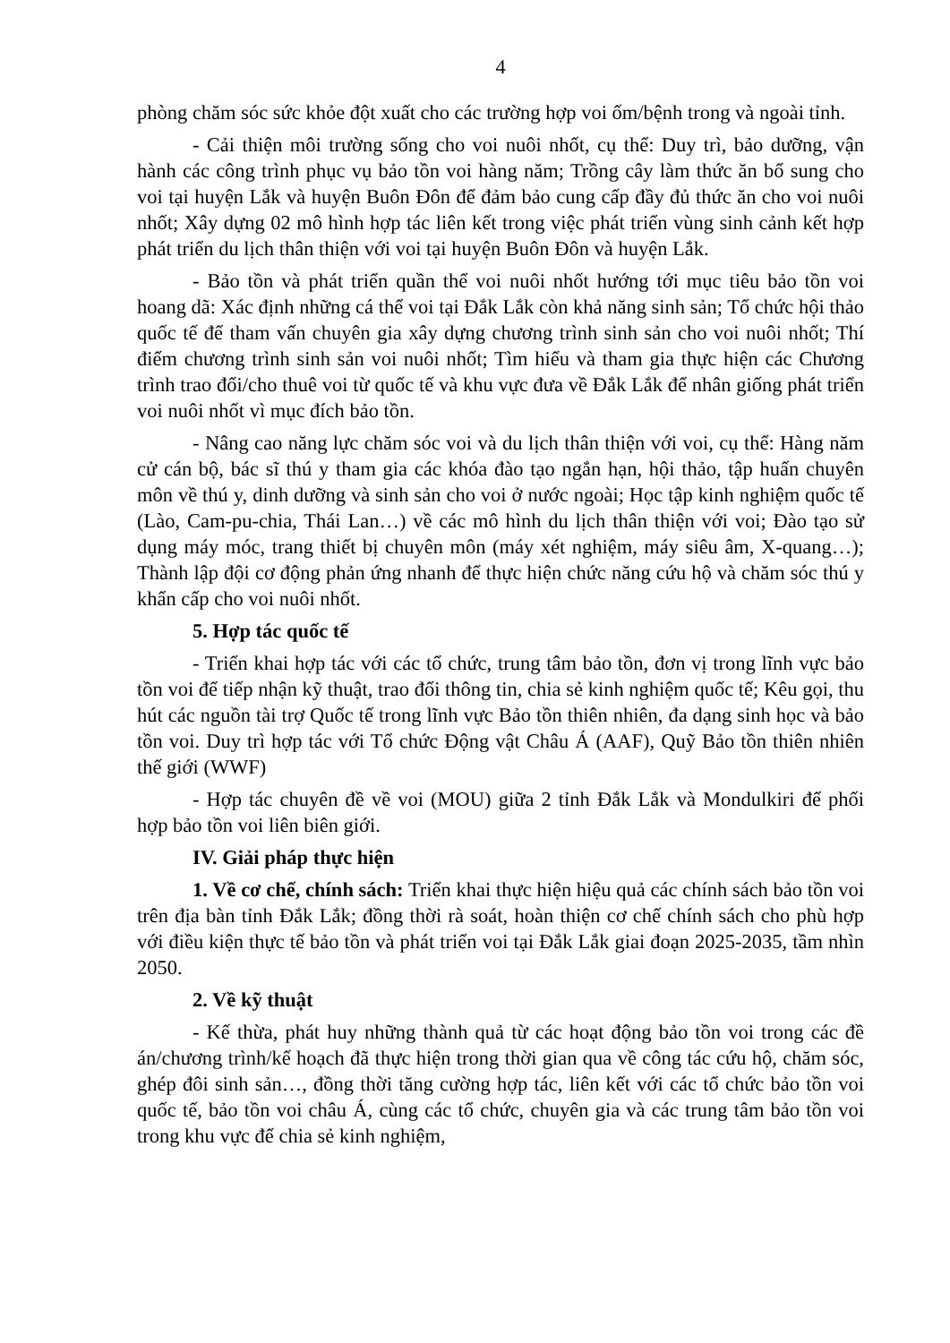4
phòng chăm sóc sức khỏe đột xuất cho các trường hợp voi ốm/bệnh trong và ngoài tỉnh.
- Cải thiện môi trường sống cho voi nuôi nhốt, cụ thể: Duy trì, bảo dưỡng, vận hành các công trình phục vụ bảo tồn voi hàng năm; Trồng cây làm thức ăn bổ sung cho voi tại huyện Lắk và huyện Buôn Đôn để đảm bảo cung cấp đầy đủ thức ăn cho voi nuôi nhốt; Xây dựng 02 mô hình hợp tác liên kết trong việc phát triển vùng sinh cảnh kết hợp phát triển du lịch thân thiện với voi tại huyện Buôn Đôn và huyện Lắk.
- Bảo tồn và phát triển quần thể voi nuôi nhốt hướng tới mục tiêu bảo tồn voi hoang dã: Xác định những cá thể voi tại Đắk Lắk còn khả năng sinh sản; Tổ chức hội thảo quốc tế để tham vấn chuyên gia xây dựng chương trình sinh sản cho voi nuôi nhốt; Thí điểm chương trình sinh sản voi nuôi nhốt; Tìm hiểu và tham gia thực hiện các Chương trình trao đổi/cho thuê voi từ quốc tế và khu vực đưa về Đắk Lắk để nhân giống phát triển voi nuôi nhốt vì mục đích bảo tồn.
- Nâng cao năng lực chăm sóc voi và du lịch thân thiện với voi, cụ thể: Hàng năm cử cán bộ, bác sĩ thú y tham gia các khóa đào tạo ngắn hạn, hội thảo, tập huấn chuyên môn về thú y, dinh dưỡng và sinh sản cho voi ở nước ngoài; Học tập kinh nghiệm quốc tế (Lào, Cam-pu-chia, Thái Lan…) về các mô hình du lịch thân thiện với voi; Đào tạo sử dụng máy móc, trang thiết bị chuyên môn (máy xét nghiệm, máy siêu âm, X-quang…); Thành lập đội cơ động phản ứng nhanh để thực hiện chức năng cứu hộ và chăm sóc thú y khẩn cấp cho voi nuôi nhốt.
5. Hợp tác quốc tế
- Triển khai hợp tác với các tổ chức, trung tâm bảo tồn, đơn vị trong lĩnh vực bảo tồn voi để tiếp nhận kỹ thuật, trao đổi thông tin, chia sẻ kinh nghiệm quốc tế; Kêu gọi, thu hút các nguồn tài trợ Quốc tế trong lĩnh vực Bảo tồn thiên nhiên, đa dạng sinh học và bảo tồn voi. Duy trì hợp tác với Tổ chức Động vật Châu Á (AAF), Quỹ Bảo tồn thiên nhiên thế giới (WWF)
- Hợp tác chuyên đề về voi (MOU) giữa 2 tỉnh Đắk Lắk và Mondulkiri để phối hợp bảo tồn voi liên biên giới.
IV. Giải pháp thực hiện
1. Về cơ chế, chính sách: Triển khai thực hiện hiệu quả các chính sách bảo tồn voi trên địa bàn tỉnh Đắk Lắk; đồng thời rà soát, hoàn thiện cơ chế chính sách cho phù hợp với điều kiện thực tế bảo tồn và phát triển voi tại Đắk Lắk giai đoạn 2025-2035, tầm nhìn 2050.
2. Về kỹ thuật
- Kế thừa, phát huy những thành quả từ các hoạt động bảo tồn voi trong các đề án/chương trình/kế hoạch đã thực hiện trong thời gian qua về công tác cứu hộ, chăm sóc, ghép đôi sinh sản…, đồng thời tăng cường hợp tác, liên kết với các tổ chức bảo tồn voi quốc tế, bảo tồn voi châu Á, cùng các tổ chức, chuyên gia và các trung tâm bảo tồn voi trong khu vực để chia sẻ kinh nghiệm,